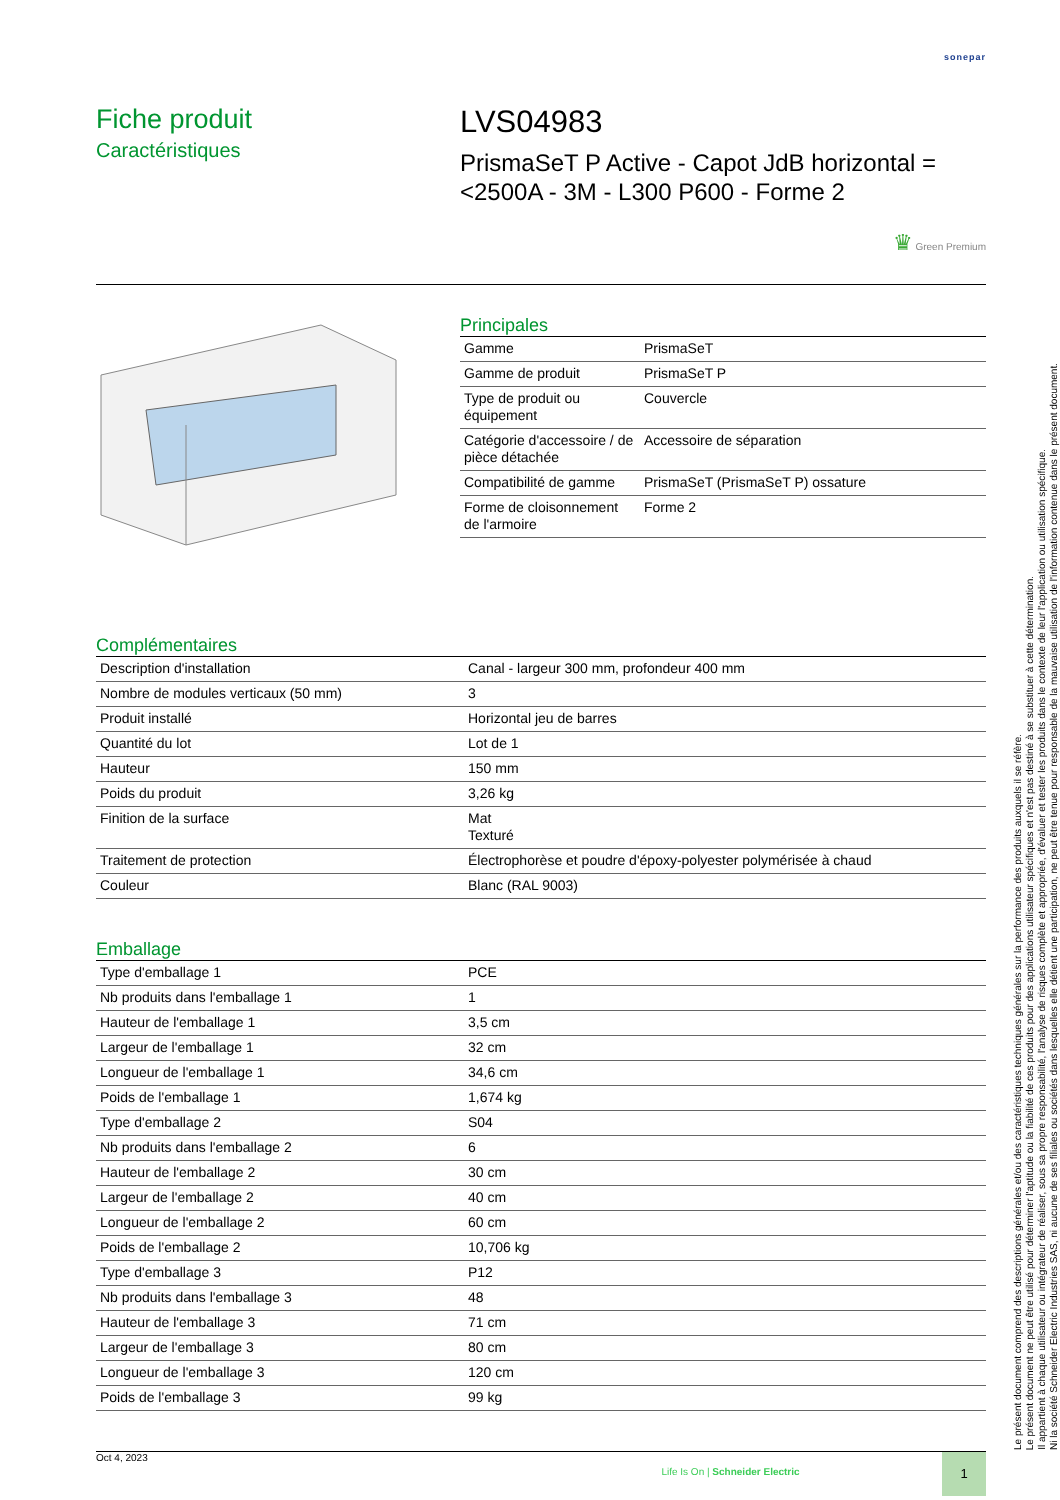sonepar
Fiche produit
Caractéristiques
LVS04983
PrismaSeT P Active - Capot JdB horizontal =<2500A - 3M - L300 P600 - Forme 2
♛ Green Premium
Principales
| Gamme | PrismaSeT |
| Gamme de produit | PrismaSeT P |
| Type de produit ou équipement | Couvercle |
| Catégorie d'accessoire / de pièce détachée | Accessoire de séparation |
| Compatibilité de gamme | PrismaSeT (PrismaSeT P) ossature |
| Forme de cloisonnement de l'armoire | Forme 2 |
Complémentaires
| Description d'installation | Canal - largeur 300 mm, profondeur 400 mm |
| Nombre de modules verticaux (50 mm) | 3 |
| Produit installé | Horizontal jeu de barres |
| Quantité du lot | Lot de 1 |
| Hauteur | 150 mm |
| Poids du produit | 3,26 kg |
| Finition de la surface | Mat Texturé |
| Traitement de protection | Électrophorèse et poudre d'époxy-polyester polymérisée à chaud |
| Couleur | Blanc (RAL 9003) |
Emballage
| Type d'emballage 1 | PCE |
| Nb produits dans l'emballage 1 | 1 |
| Hauteur de l'emballage 1 | 3,5 cm |
| Largeur de l'emballage 1 | 32 cm |
| Longueur de l'emballage 1 | 34,6 cm |
| Poids de l'emballage 1 | 1,674 kg |
| Type d'emballage 2 | S04 |
| Nb produits dans l'emballage 2 | 6 |
| Hauteur de l'emballage 2 | 30 cm |
| Largeur de l'emballage 2 | 40 cm |
| Longueur de l'emballage 2 | 60 cm |
| Poids de l'emballage 2 | 10,706 kg |
| Type d'emballage 3 | P12 |
| Nb produits dans l'emballage 3 | 48 |
| Hauteur de l'emballage 3 | 71 cm |
| Largeur de l'emballage 3 | 80 cm |
| Longueur de l'emballage 3 | 120 cm |
| Poids de l'emballage 3 | 99 kg |
Oct 4, 2023
Life Is On | Schneider Electric
1
Le présent document comprend des descriptions générales et/ou des caractéristiques techniques générales sur la performance des produits auxquels il se réfère.
Le présent document ne peut être utilisé pour déterminer l'aptitude ou la fiabilité de ces produits pour des applications utilisateur spécifiques et n'est pas destiné à se substituer à cette détermination.
Il appartient à chaque utilisateur ou intégrateur de réaliser, sous sa propre responsabilité, l'analyse de risques complète et appropriée, d'évaluer et tester les produits dans le contexte de leur l'application ou utilisation spécifique.
Ni la société Schneider Electric Industries SAS, ni aucune de ses filiales ou sociétés dans lesquelles elle détient une participation, ne peut être tenue pour responsable de la mauvaise utilisation de l'information contenue dans le présent document.